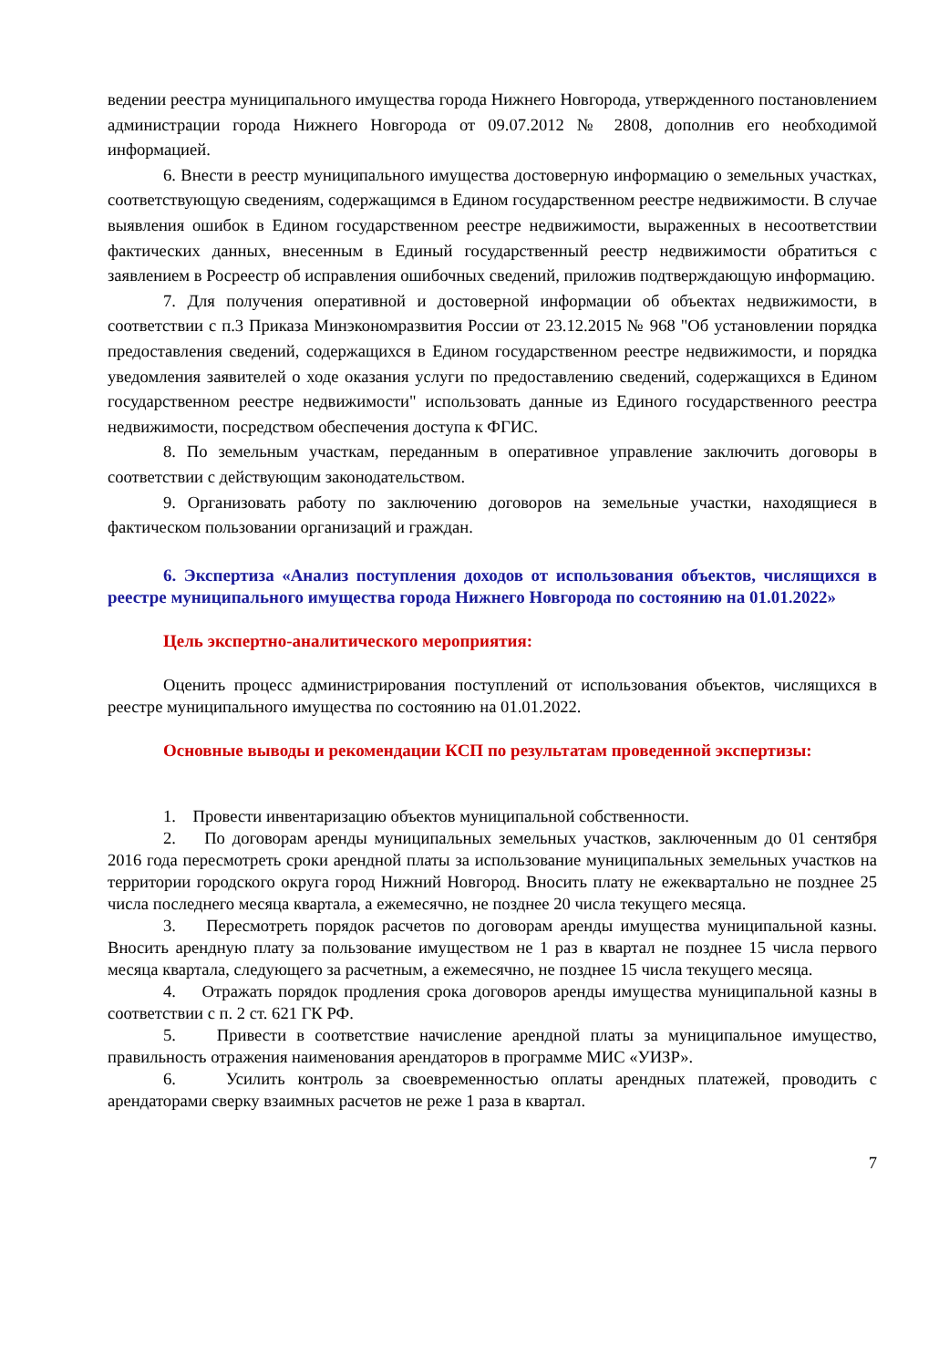ведении реестра муниципального имущества города Нижнего Новгорода, утвержденного постановлением администрации города Нижнего Новгорода от 09.07.2012 № 2808, дополнив его необходимой информацией.
6. Внести в реестр муниципального имущества достоверную информацию о земельных участках, соответствующую сведениям, содержащимся в Едином государственном реестре недвижимости. В случае выявления ошибок в Едином государственном реестре недвижимости, выраженных в несоответствии фактических данных, внесенным в Единый государственный реестр недвижимости обратиться с заявлением в Росреестр об исправления ошибочных сведений, приложив подтверждающую информацию.
7. Для получения оперативной и достоверной информации об объектах недвижимости, в соответствии с п.3 Приказа Минэкономразвития России от 23.12.2015 № 968 "Об установлении порядка предоставления сведений, содержащихся в Едином государственном реестре недвижимости, и порядка уведомления заявителей о ходе оказания услуги по предоставлению сведений, содержащихся в Едином государственном реестре недвижимости" использовать данные из Единого государственного реестра недвижимости, посредством обеспечения доступа к ФГИС.
8. По земельным участкам, переданным в оперативное управление заключить договоры в соответствии с действующим законодательством.
9. Организовать работу по заключению договоров на земельные участки, находящиеся в фактическом пользовании организаций и граждан.
6. Экспертиза «Анализ поступления доходов от использования объектов, числящихся в реестре муниципального имущества города Нижнего Новгорода по состоянию на 01.01.2022»
Цель экспертно-аналитического мероприятия:
Оценить процесс администрирования поступлений от использования объектов, числящихся в реестре муниципального имущества по состоянию на 01.01.2022.
Основные выводы и рекомендации КСП по результатам проведенной экспертизы:
1. Провести инвентаризацию объектов муниципальной собственности.
2. По договорам аренды муниципальных земельных участков, заключенным до 01 сентября 2016 года пересмотреть сроки арендной платы за использование муниципальных земельных участков на территории городского округа город Нижний Новгород. Вносить плату не ежеквартально не позднее 25 числа последнего месяца квартала, а ежемесячно, не позднее 20 числа текущего месяца.
3. Пересмотреть порядок расчетов по договорам аренды имущества муниципальной казны. Вносить арендную плату за пользование имуществом не 1 раз в квартал не позднее 15 числа первого месяца квартала, следующего за расчетным, а ежемесячно, не позднее 15 числа текущего месяца.
4. Отражать порядок продления срока договоров аренды имущества муниципальной казны в соответствии с п. 2 ст. 621 ГК РФ.
5. Привести в соответствие начисление арендной платы за муниципальное имущество, правильность отражения наименования арендаторов в программе МИС «УИЗР».
6. Усилить контроль за своевременностью оплаты арендных платежей, проводить с арендаторами сверку взаимных расчетов не реже 1 раза в квартал.
7